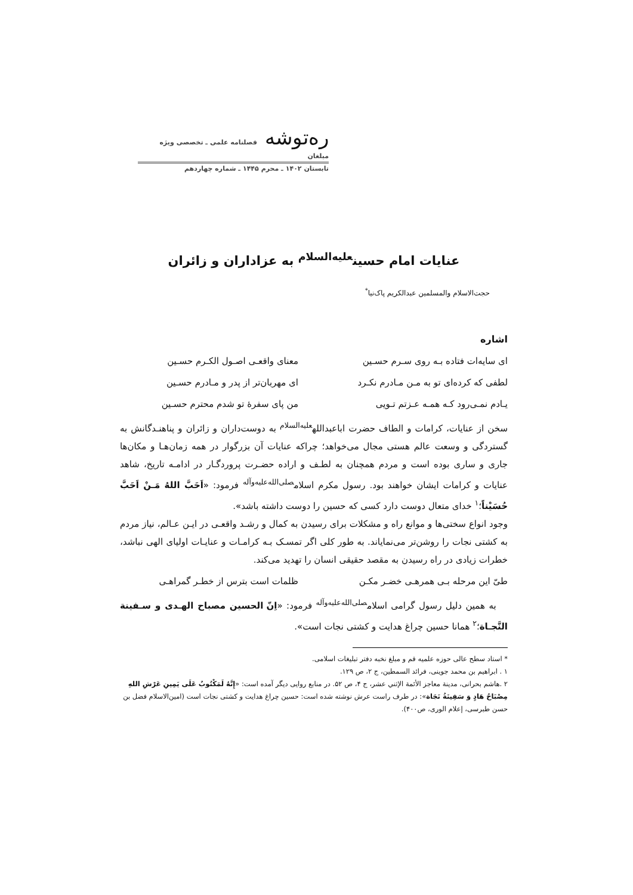ره‌توشه فصلنامه علمی ـ تخصصی ویژه مبلغان
تابستان ۱۴۰۲ ـ محرم ۱۴۴۵ ـ شماره چهاردهم
عنایات امام حسین<sup>علیه‌السلام</sup> به عزاداران و زائران
حجت‌الاسلام والمسلمین عبدالکریم پاک‌نیا<sup>*</sup>
اشاره
ای سایه‌ات فتاده بـه روی سـرم حسـین معنای واقعـی اصـول الکـرم حسـین
لطفی که کرده‌ای تو به مـن مـادرم نکـرد ای مهربان‌تر از پدر و مـادرم حسـین
یـادم نمـی‌رود کـه همـه عـزتم تـویی من پای سفرۀ تو شدم محترم حسـین
سخن از عنایات، کرامات و الطاف حضرت اباعبدالله<sup>علیه‌السلام</sup> به دوست‌داران و زائران و پناهنـدگانش به گستردگی و وسعت عالم هستی مجال می‌خواهد؛ چراکه عنایات آن بزرگوار در همه زمان‌هـا و مکان‌ها جاری و ساری بوده است و مردم همچنان به لطـف و اراده حضـرت پروردگـار در ادامـه تاریخ، شاهد عنایات و کرامات ایشان خواهند بود. رسول مکرم اسلام<sup>صلی‌الله‌علیه‌وآله</sup> فرمود: «اَحَبَّ اللهُ مَـنْ اَحَبَّ حُسَیْناً؛<sup>۱</sup> خدای متعال دوست دارد کسی که حسین را دوست داشته باشد».
وجود انواع سختی‌ها و موانع راه و مشکلات برای رسیدن به کمال و رشـد واقعـی در ایـن عـالم، نیاز مردم به کشتی نجات را روشن‌تر می‌نمایاند. به طور کلی اگر تمسـک بـه کرامـات و عنایـات اولیای الهی نباشد، خطرات زیادی در راه رسیدن به مقصد حقیقی انسان را تهدید می‌کند.
طیّ این مرحله بـی همرهـی خضـر مکـن ظلمات است بترس از خطـر گمراهـی
به همین دلیل رسول گرامی اسلام<sup>صلی‌الله‌علیه‌وآله</sup> فرمود: «اِنّ الحسین مصباح الهـدی و سـفینة النَّجـاة؛<sup>۲</sup> همانا حسین چراغ هدایت و کشتی نجات است».
* استاد سطح عالی حوزه علمیه قم و مبلغ نخبه دفتر تبلیغات اسلامی.
۱ . ابراهیم بن محمد جوینی، فرائد السمطین، ج ۲، ص ۱۲۹.
۲ .هاشم بحرانی، مدینة معاجز الأئمة الإثني عشر، ج ۴، ص ۵۲. در منابع روایی دیگر آمده است: «إِنَّهُ لَمَكْتُوبٌ عَلَى يَمِينِ عَرْشِ اللهِ مِصْبَاحُ هَادٍ وَ سَفِينَةُ نَجَاة»: در طرف راست عرش نوشته شده است: حسین چراغ هدایت و کشتی نجات است (امین‌الاسلام فضل بن حسن طبرسی، إعلام الوری، ص۴۰۰).